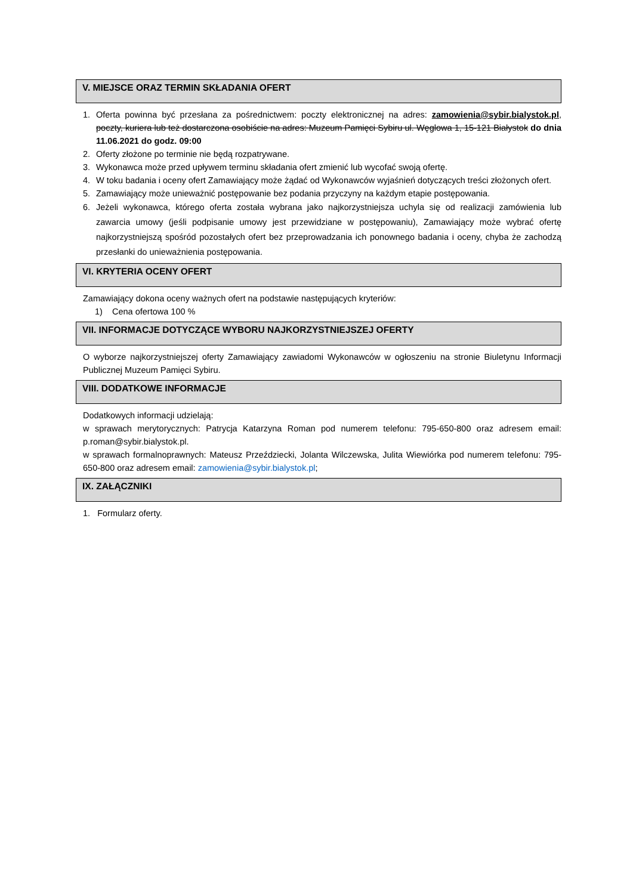V. MIEJSCE ORAZ TERMIN SKŁADANIA OFERT
1. Oferta powinna być przesłana za pośrednictwem: poczty elektronicznej na adres: zamowienia@sybir.bialystok.pl, poczty, kuriera lub też dostarczona osobiście na adres: Muzeum Pamięci Sybiru ul. Węglowa 1, 15-121 Białystok do dnia 11.06.2021 do godz. 09:00
2. Oferty złożone po terminie nie będą rozpatrywane.
3. Wykonawca może przed upływem terminu składania ofert zmienić lub wycofać swoją ofertę.
4. W toku badania i oceny ofert Zamawiający może żądać od Wykonawców wyjaśnień dotyczących treści złożonych ofert.
5. Zamawiający może unieważnić postępowanie bez podania przyczyny na każdym etapie postępowania.
6. Jeżeli wykonawca, którego oferta została wybrana jako najkorzystniejsza uchyla się od realizacji zamówienia lub zawarcia umowy (jeśli podpisanie umowy jest przewidziane w postępowaniu), Zamawiający może wybrać ofertę najkorzystniejszą spośród pozostałych ofert bez przeprowadzania ich ponownego badania i oceny, chyba że zachodzą przesłanki do unieważnienia postępowania.
VI. KRYTERIA OCENY OFERT
Zamawiający dokona oceny ważnych ofert na podstawie następujących kryteriów:
1) Cena ofertowa 100 %
VII. INFORMACJE DOTYCZĄCE WYBORU NAJKORZYSTNIEJSZEJ OFERTY
O wyborze najkorzystniejszej oferty Zamawiający zawiadomi Wykonawców w ogłoszeniu na stronie Biuletynu Informacji Publicznej Muzeum Pamięci Sybiru.
VIII. DODATKOWE INFORMACJE
Dodatkowych informacji udzielają:
w sprawach merytorycznych: Patrycja Katarzyna Roman pod numerem telefonu: 795-650-800 oraz adresem email: p.roman@sybir.bialystok.pl.
w sprawach formalnoprawnych: Mateusz Przeździecki, Jolanta Wilczewska, Julita Wiewiórka pod numerem telefonu: 795-650-800 oraz adresem email: zamowienia@sybir.bialystok.pl;
IX. ZAŁĄCZNIKI
1. Formularz oferty.